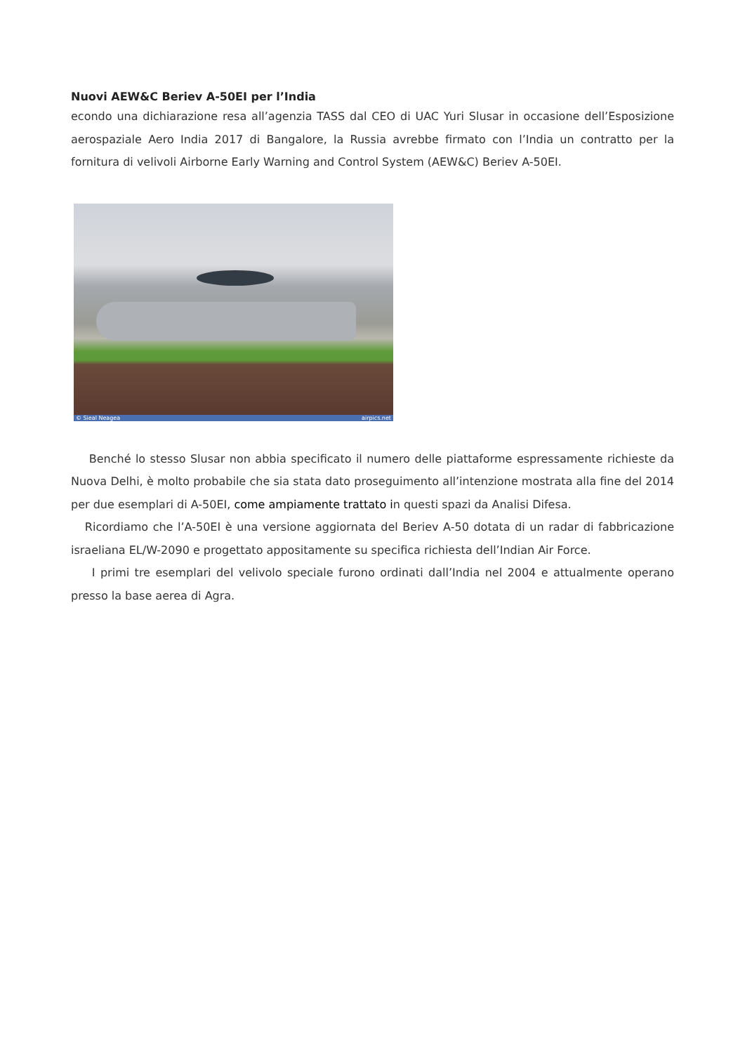Nuovi AEW&C Beriev A-50EI per l’India
econdo una dichiarazione resa all’agenzia TASS dal CEO di UAC Yuri Slusar in occasione dell’Esposizione aerospaziale Aero India 2017 di Bangalore, la Russia avrebbe firmato con l’India un contratto per la fornitura di velivoli Airborne Early Warning and Control System (AEW&C) Beriev A-50EI.
© Sieal Neagea airpics.net
Benché lo stesso Slusar non abbia specificato il numero delle piattaforme espressamente richieste da Nuova Delhi, è molto probabile che sia stata dato proseguimento all’intenzione mostrata alla fine del 2014 per due esemplari di A-50EI, come ampiamente trattato in questi spazi da Analisi Difesa.
Ricordiamo che l’A-50EI è una versione aggiornata del Beriev A-50 dotata di un radar di fabbricazione israeliana EL/W-2090 e progettato appositamente su specifica richiesta dell’Indian Air Force.
I primi tre esemplari del velivolo speciale furono ordinati dall’India nel 2004 e attualmente operano presso la base aerea di Agra.